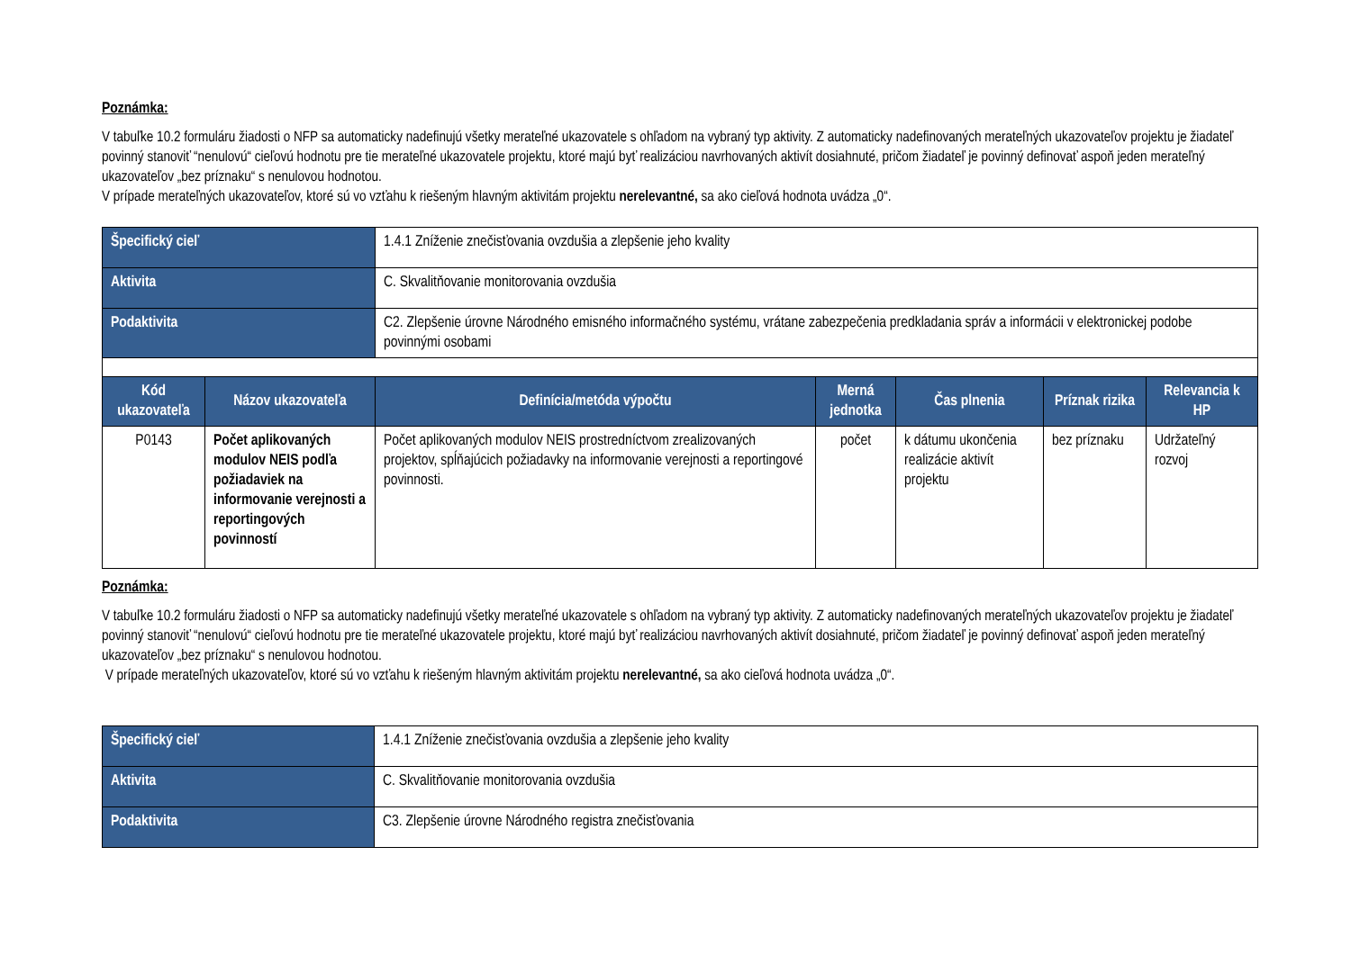Poznámka:
V tabuľke 10.2 formuláru žiadosti o NFP sa automaticky nadefinujú všetky merateľné ukazovatele s ohľadom na vybraný typ aktivity. Z automaticky nadefinovaných merateľných ukazovateľov projektu je žiadateľ povinný stanoviť “nenulovú“ cieľovú hodnotu pre tie merateľné ukazovatele projektu, ktoré majú byť realizáciou navrhovaných aktivít dosiahnuté, pričom žiadateľ je povinný definovať aspoň jeden merateľný ukazovateľov „bez príznaku“ s nenulovou hodnotou.
V prípade merateľných ukazovateľov, ktoré sú vo vzťahu k riešeným hlavným aktivitám projektu nerelevantné, sa ako cieľová hodnota uvádza „0“.
| Špecifický cieľ | | 1.4.1 Zníženie znečisťovania ovzdušia a zlepšenie jeho kvality | | | | |
| Aktivita | | C. Skvalitňovanie monitorovania ovzdušia | | | | |
| Podaktivita | | C2. Zlepšenie úrovne Národného emisného informačného systému, vrátane zabezpečenia predkladania správ a informácii v elektronickej podobe povinnými osobami | | | | |
| Kód ukazovateľa | Názov ukazovateľa | Definícia/metóda výpočtu | Merná jednotka | Čas plnenia | Príznak rizika | Relevancia k HP |
| P0143 | Počet aplikovaných modulov NEIS podľa požiadaviek na informovanie verejnosti a reportingových povinností | Počet aplikovaných modulov NEIS prostredníctvom zrealizovaných projektov, spĺňajúcich požiadavky na informovanie verejnosti a reportingové povinnosti. | počet | k dátumu ukončenia realizácie aktivít projektu | bez príznaku | Udržateľný rozvoj |
Poznámka:
V tabuľke 10.2 formuláru žiadosti o NFP sa automaticky nadefinujú všetky merateľné ukazovatele s ohľadom na vybraný typ aktivity. Z automaticky nadefinovaných merateľných ukazovateľov projektu je žiadateľ povinný stanoviť “nenulovú“ cieľovú hodnotu pre tie merateľné ukazovatele projektu, ktoré majú byť realizáciou navrhovaných aktivít dosiahnuté, pričom žiadateľ je povinný definovať aspoň jeden merateľný ukazovateľov „bez príznaku“ s nenulovou hodnotou.
V prípade merateľných ukazovateľov, ktoré sú vo vzťahu k riešeným hlavným aktivitám projektu nerelevantné, sa ako cieľová hodnota uvádza „0“.
| Špecifický cieľ | 1.4.1 Zníženie znečisťovania ovzdušia a zlepšenie jeho kvality |
| Aktivita | C. Skvalitňovanie monitorovania ovzdušia |
| Podaktivita | C3. Zlepšenie úrovne Národného registra znečisťovania |